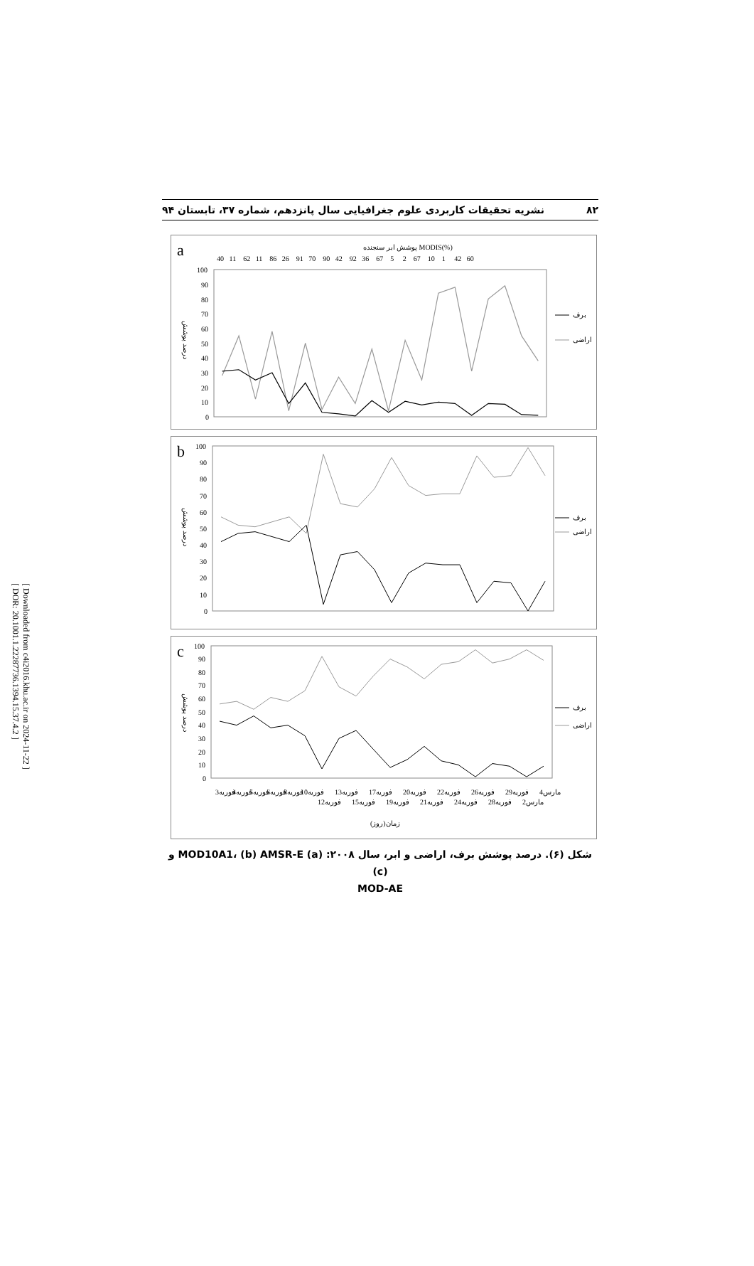[ Downloaded from c4i2016.khu.ac.ir on 2024-11-22 ]
[ DOR: 20.1001.1.22287736.1394.15.37.4.2 ]
۸۲ نشریه تحقیقات کاربردی علوم جغرافیایی سال پانزدهم، شماره ۳۷، تابستان ۹۴
a
پوشش ابر سنجنده MODIS(%)
40 11 62 11 86 26 91 70 90 42 92 36 67 5 2 67 10 1 42 60
100
90
80
70
60
50
40
30
20
10
0
درصد پوشش
برف
اراضی
b
100
90
80
70
60
50
40
30
20
10
0
درصد پوشش
برف
اراضی
c
100
90
80
70
60
50
40
30
20
10
0
درصد پوشش
برف
اراضی
3فوریه
4فوریه
5فوریه
6فوریه
8فوریه
10فوریه
12فوریه
13فوریه
15فوریه
17فوریه
19فوریه
20فوریه
21فوریه
22فوریه
24فوریه
26فوریه
28فوریه
29فوریه
2مارس
4مارس
زمان(روز)
شکل (۶). درصد پوشش برف، اراضی و ابر، سال ۲۰۰۸: (a) MOD10A1، (b) AMSR-E و (c)
MOD-AE